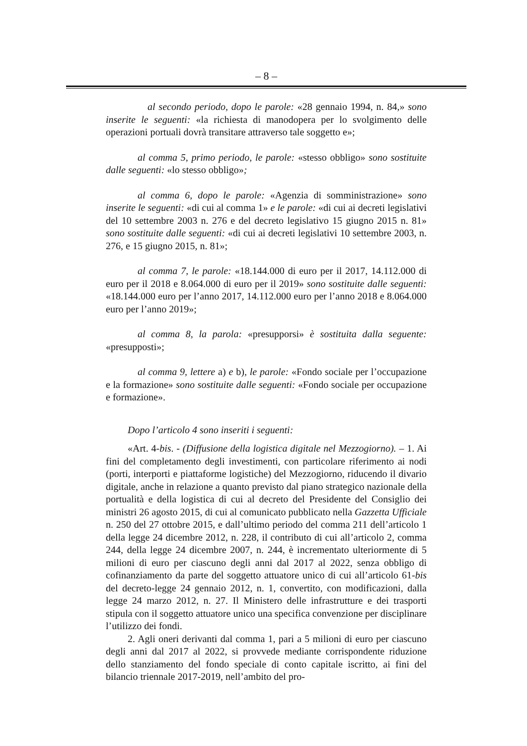– 8 –
al secondo periodo, dopo le parole: «28 gennaio 1994, n. 84,» sono inserite le seguenti: «la richiesta di manodopera per lo svolgimento delle operazioni portuali dovrà transitare attraverso tale soggetto e»;
al comma 5, primo periodo, le parole: «stesso obbligo» sono sostituite dalle seguenti: «lo stesso obbligo»;
al comma 6, dopo le parole: «Agenzia di somministrazione» sono inserite le seguenti: «di cui al comma 1» e le parole: «di cui ai decreti legislativi del 10 settembre 2003 n. 276 e del decreto legislativo 15 giugno 2015 n. 81» sono sostituite dalle seguenti: «di cui ai decreti legislativi 10 settembre 2003, n. 276, e 15 giugno 2015, n. 81»;
al comma 7, le parole: «18.144.000 di euro per il 2017, 14.112.000 di euro per il 2018 e 8.064.000 di euro per il 2019» sono sostituite dalle seguenti: «18.144.000 euro per l’anno 2017, 14.112.000 euro per l’anno 2018 e 8.064.000 euro per l’anno 2019»;
al comma 8, la parola: «presupporsi» è sostituita dalla seguente: «presupposti»;
al comma 9, lettere a) e b), le parole: «Fondo sociale per l’occupazione e la formazione» sono sostituite dalle seguenti: «Fondo sociale per occupazione e formazione».
Dopo l’articolo 4 sono inseriti i seguenti:
«Art. 4-bis. - (Diffusione della logistica digitale nel Mezzogiorno). – 1. Ai fini del completamento degli investimenti, con particolare riferimento ai nodi (porti, interporti e piattaforme logistiche) del Mezzogiorno, riducendo il divario digitale, anche in relazione a quanto previsto dal piano strategico nazionale della portualità e della logistica di cui al decreto del Presidente del Consiglio dei ministri 26 agosto 2015, di cui al comunicato pubblicato nella Gazzetta Ufficiale n. 250 del 27 ottobre 2015, e dall’ultimo periodo del comma 211 dell’articolo 1 della legge 24 dicembre 2012, n. 228, il contributo di cui all’articolo 2, comma 244, della legge 24 dicembre 2007, n. 244, è incrementato ulteriormente di 5 milioni di euro per ciascuno degli anni dal 2017 al 2022, senza obbligo di cofinanziamento da parte del soggetto attuatore unico di cui all’articolo 61-bis del decreto-legge 24 gennaio 2012, n. 1, convertito, con modificazioni, dalla legge 24 marzo 2012, n. 27. Il Ministero delle infrastrutture e dei trasporti stipula con il soggetto attuatore unico una specifica convenzione per disciplinare l’utilizzo dei fondi.
2. Agli oneri derivanti dal comma 1, pari a 5 milioni di euro per ciascuno degli anni dal 2017 al 2022, si provvede mediante corrispondente riduzione dello stanziamento del fondo speciale di conto capitale iscritto, ai fini del bilancio triennale 2017-2019, nell’ambito del pro-